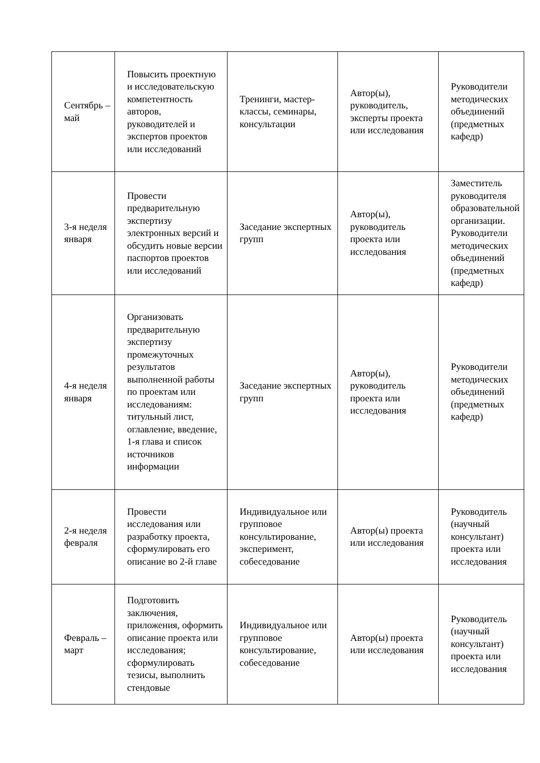| Сентябрь – май | Повысить проектную и исследовательскую компетентность авторов, руководителей и экспертов проектов или исследований | Тренинги, мастер-классы, семинары, консультации | Автор(ы), руководитель, эксперты проекта или исследования | Руководители методических объединений (предметных кафедр) |
| 3-я неделя января | Провести предварительную экспертизу электронных версий и обсудить новые версии паспортов проектов или исследований | Заседание экспертных групп | Автор(ы), руководитель проекта или исследования | Заместитель руководителя образовательной организации. Руководители методических объединений (предметных кафедр) |
| 4-я неделя января | Организовать предварительную экспертизу промежуточных результатов выполненной работы по проектам или исследованиям: титульный лист, оглавление, введение, 1-я глава и список источников информации | Заседание экспертных групп | Автор(ы), руководитель проекта или исследования | Руководители методических объединений (предметных кафедр) |
| 2-я неделя февраля | Провести исследования или разработку проекта, сформулировать его описание во 2-й главе | Индивидуальное или групповое консультирование, эксперимент, собеседование | Автор(ы) проекта или исследования | Руководитель (научный консультант) проекта или исследования |
| Февраль – март | Подготовить заключения, приложения, оформить описание проекта или исследования; сформулировать тезисы, выполнить стендовые | Индивидуальное или групповое консультирование, собеседование | Автор(ы) проекта или исследования | Руководитель (научный консультант) проекта или исследования |